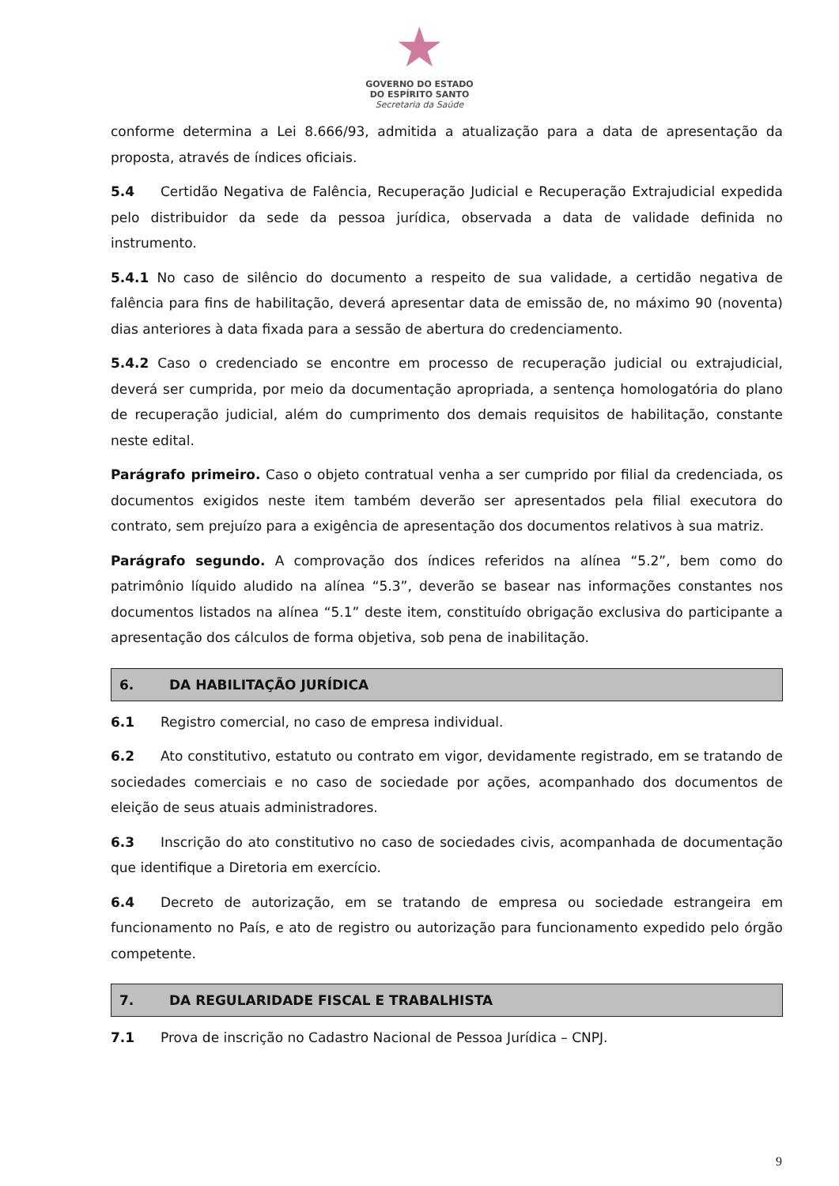★
GOVERNO DO ESTADO
DO ESPÍRITO SANTO
Secretaria da Saúde
conforme determina a Lei 8.666/93, admitida a atualização para a data de apresentação da proposta, através de índices oficiais.
5.4 Certidão Negativa de Falência, Recuperação Judicial e Recuperação Extrajudicial expedida pelo distribuidor da sede da pessoa jurídica, observada a data de validade definida no instrumento.
5.4.1 No caso de silêncio do documento a respeito de sua validade, a certidão negativa de falência para fins de habilitação, deverá apresentar data de emissão de, no máximo 90 (noventa) dias anteriores à data fixada para a sessão de abertura do credenciamento.
5.4.2 Caso o credenciado se encontre em processo de recuperação judicial ou extrajudicial, deverá ser cumprida, por meio da documentação apropriada, a sentença homologatória do plano de recuperação judicial, além do cumprimento dos demais requisitos de habilitação, constante neste edital.
Parágrafo primeiro. Caso o objeto contratual venha a ser cumprido por filial da credenciada, os documentos exigidos neste item também deverão ser apresentados pela filial executora do contrato, sem prejuízo para a exigência de apresentação dos documentos relativos à sua matriz.
Parágrafo segundo. A comprovação dos índices referidos na alínea “5.2”, bem como do patrimônio líquido aludido na alínea “5.3”, deverão se basear nas informações constantes nos documentos listados na alínea “5.1” deste item, constituído obrigação exclusiva do participante a apresentação dos cálculos de forma objetiva, sob pena de inabilitação.
6. DA HABILITAÇÃO JURÍDICA
6.1 Registro comercial, no caso de empresa individual.
6.2 Ato constitutivo, estatuto ou contrato em vigor, devidamente registrado, em se tratando de sociedades comerciais e no caso de sociedade por ações, acompanhado dos documentos de eleição de seus atuais administradores.
6.3 Inscrição do ato constitutivo no caso de sociedades civis, acompanhada de documentação que identifique a Diretoria em exercício.
6.4 Decreto de autorização, em se tratando de empresa ou sociedade estrangeira em funcionamento no País, e ato de registro ou autorização para funcionamento expedido pelo órgão competente.
7. DA REGULARIDADE FISCAL E TRABALHISTA
7.1 Prova de inscrição no Cadastro Nacional de Pessoa Jurídica – CNPJ.
9